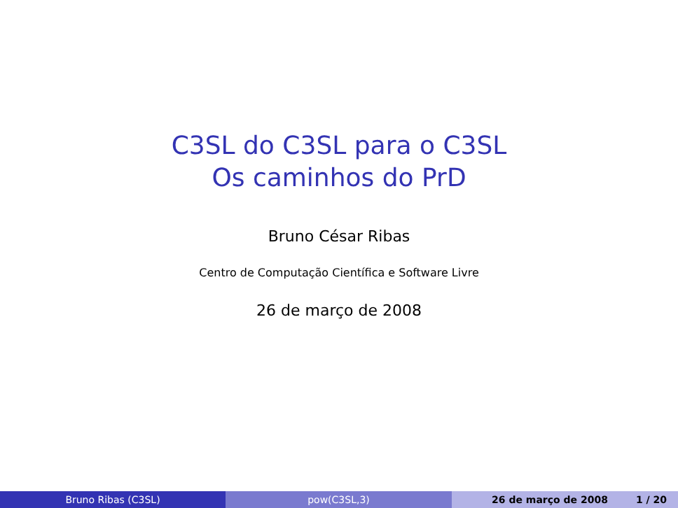C3SL do C3SL para o C3SL
Os caminhos do PrD
Bruno César Ribas
Centro de Computação Científica e Software Livre
26 de março de 2008
Bruno Ribas (C3SL) pow(C3SL,3) 26 de março de 2008 1 / 20